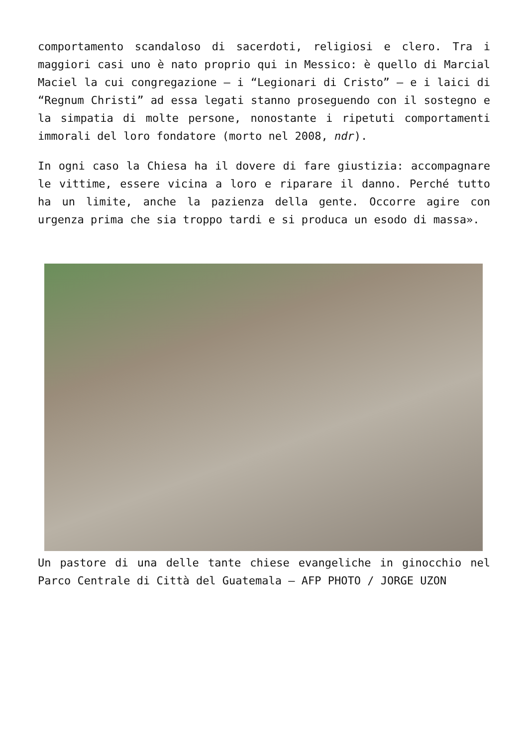comportamento scandaloso di sacerdoti, religiosi e clero. Tra i maggiori casi uno è nato proprio qui in Messico: è quello di Marcial Maciel la cui congregazione – i “Legionari di Cristo” – e i laici di “Regnum Christi” ad essa legati stanno proseguendo con il sostegno e la simpatia di molte persone, nonostante i ripetuti comportamenti immorali del loro fondatore (morto nel 2008, ndr).
In ogni caso la Chiesa ha il dovere di fare giustizia: accompagnare le vittime, essere vicina a loro e riparare il danno. Perché tutto ha un limite, anche la pazienza della gente. Occorre agire con urgenza prima che sia troppo tardi e si produca un esodo di massa».
Un pastore di una delle tante chiese evangeliche in ginocchio nel Parco Centrale di Città del Guatemala – AFP PHOTO / JORGE UZON